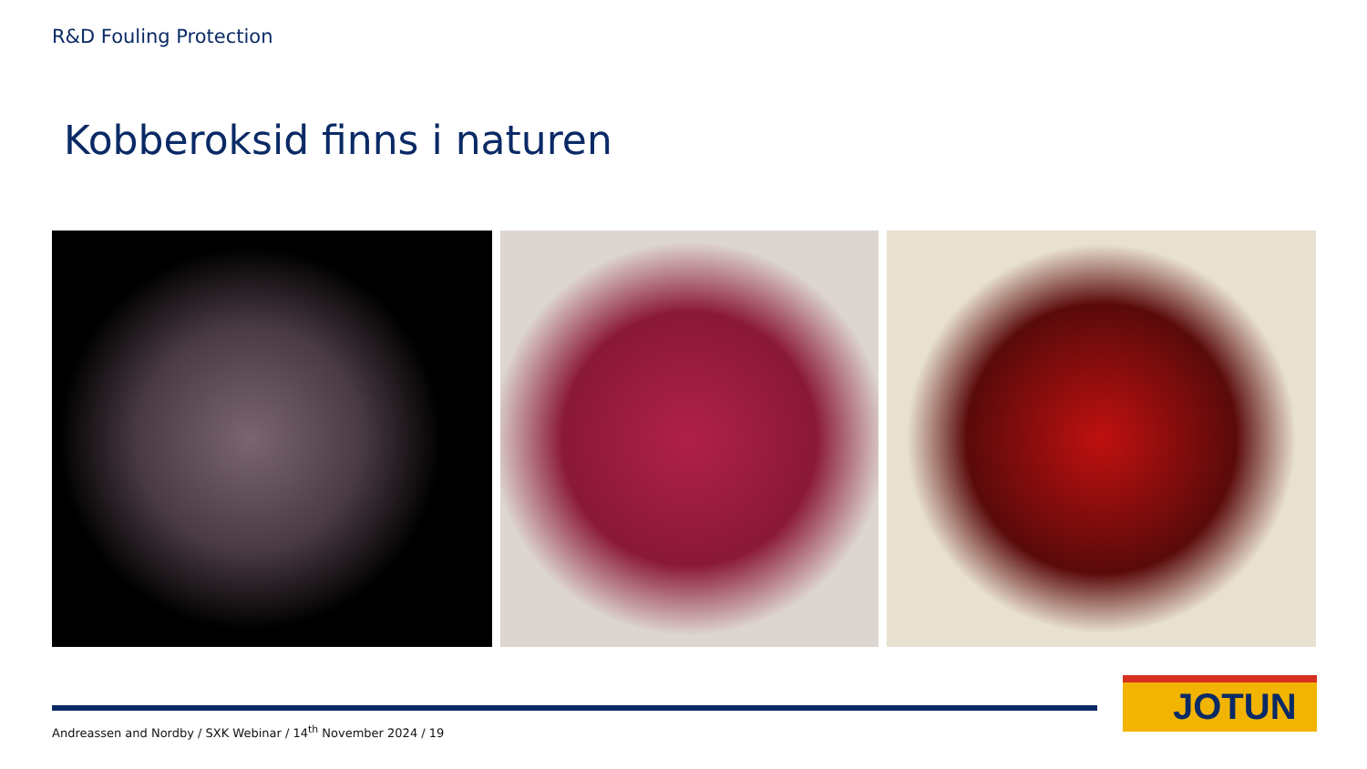R&D Fouling Protection
Kobberoksid finns i naturen
Andreassen and Nordby / SXK Webinar / 14<sup>th</sup> November 2024 / 19
JOTUN